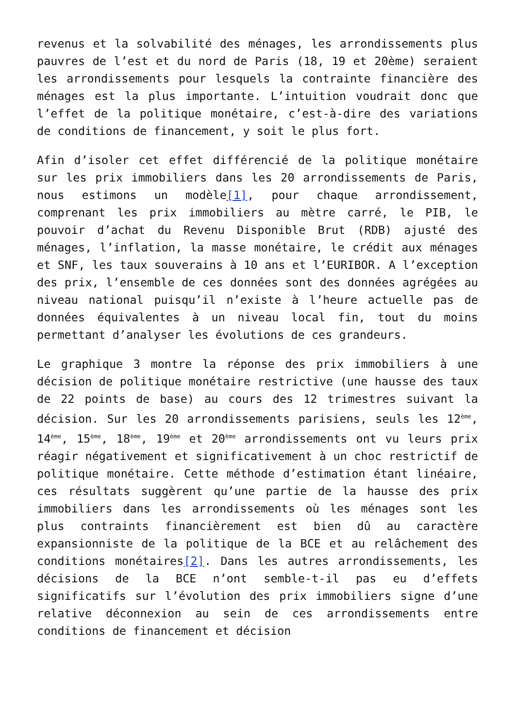revenus et la solvabilité des ménages, les arrondissements plus pauvres de l’est et du nord de Paris (18, 19 et 20ème) seraient les arrondissements pour lesquels la contrainte financière des ménages est la plus importante. L’intuition voudrait donc que l’effet de la politique monétaire, c’est-à-dire des variations de conditions de financement, y soit le plus fort.
Afin d’isoler cet effet différencié de la politique monétaire sur les prix immobiliers dans les 20 arrondissements de Paris, nous estimons un modèle[1], pour chaque arrondissement, comprenant les prix immobiliers au mètre carré, le PIB, le pouvoir d’achat du Revenu Disponible Brut (RDB) ajusté des ménages, l’inflation, la masse monétaire, le crédit aux ménages et SNF, les taux souverains à 10 ans et l’EURIBOR. A l’exception des prix, l’ensemble de ces données sont des données agrégées au niveau national puisqu’il n’existe à l’heure actuelle pas de données équivalentes à un niveau local fin, tout du moins permettant d’analyser les évolutions de ces grandeurs.
Le graphique 3 montre la réponse des prix immobiliers à une décision de politique monétaire restrictive (une hausse des taux de 22 points de base) au cours des 12 trimestres suivant la décision. Sur les 20 arrondissements parisiens, seuls les 12<sup>ème</sup>, 14<sup>ème</sup>, 15<sup>ème</sup>, 18<sup>ème</sup>, 19<sup>ème</sup> et 20<sup>ème</sup> arrondissements ont vu leurs prix réagir négativement et significativement à un choc restrictif de politique monétaire. Cette méthode d’estimation étant linéaire, ces résultats suggèrent qu’une partie de la hausse des prix immobiliers dans les arrondissements où les ménages sont les plus contraints financièrement est bien dû au caractère expansionniste de la politique de la BCE et au relâchement des conditions monétaires[2]. Dans les autres arrondissements, les décisions de la BCE n’ont semble-t-il pas eu d’effets significatifs sur l’évolution des prix immobiliers signe d’une relative déconnexion au sein de ces arrondissements entre conditions de financement et décision